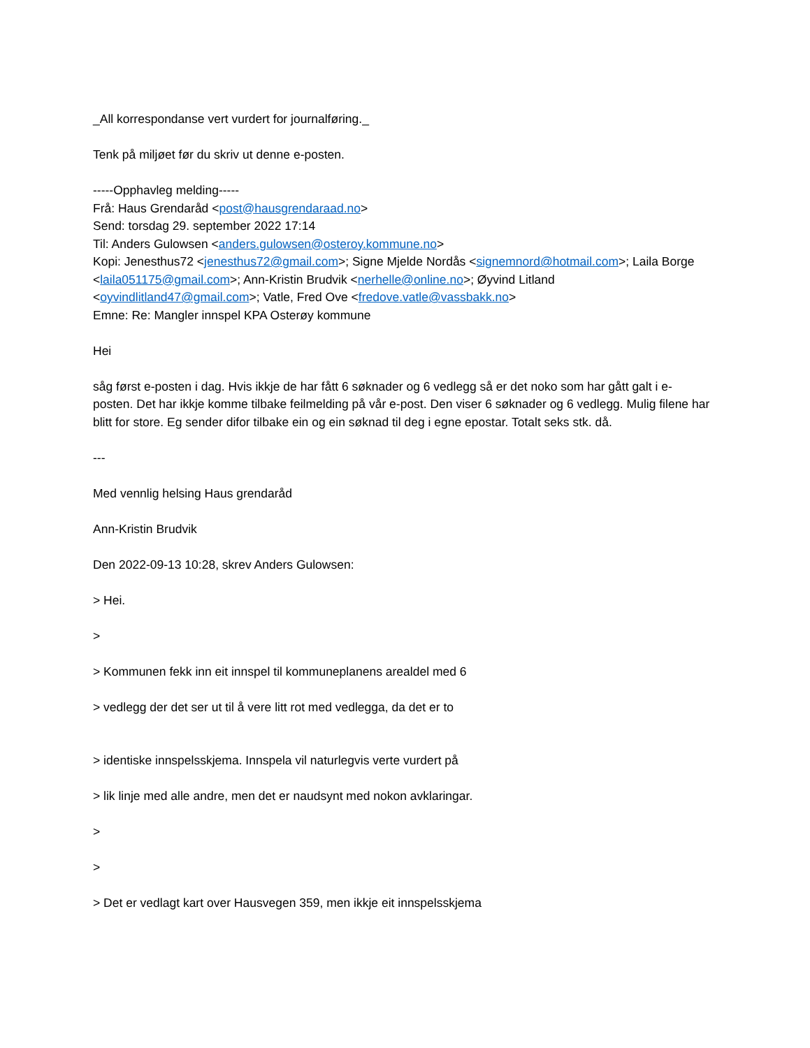_All korrespondanse vert vurdert for journalføring._
Tenk på miljøet før du skriv ut denne e-posten.
-----Opphavleg melding-----
Frå: Haus Grendaråd <post@hausgrendaraad.no>
Send: torsdag 29. september 2022 17:14
Til: Anders Gulowsen <anders.gulowsen@osteroy.kommune.no>
Kopi: Jenesthus72 <jenesthus72@gmail.com>; Signe Mjelde Nordås <signemnord@hotmail.com>; Laila Borge <laila051175@gmail.com>; Ann-Kristin Brudvik <nerhelle@online.no>; Øyvind Litland <oyvindlitland47@gmail.com>; Vatle, Fred Ove <fredove.vatle@vassbakk.no>
Emne: Re: Mangler innspel KPA Osterøy kommune
Hei
såg først e-posten i dag. Hvis ikkje de har fått 6 søknader og 6 vedlegg så er det noko som har gått galt i e-posten. Det har ikkje komme tilbake feilmelding på vår e-post. Den viser 6 søknader og 6 vedlegg. Mulig filene har blitt for store. Eg sender difor tilbake ein og ein søknad til deg i egne epostar. Totalt seks stk. då.
---
Med vennlig helsing Haus grendaråd
Ann-Kristin Brudvik
Den 2022-09-13 10:28, skrev Anders Gulowsen:
> Hei.
>
> Kommunen fekk inn eit innspel til kommuneplanens arealdel med 6
> vedlegg der det ser ut til å vere litt rot med vedlegga, da det er to
> identiske innspelsskjema. Innspela vil naturlegvis verte vurdert på
> lik linje med alle andre, men det er naudsynt med nokon avklaringar.
>
>
> Det er vedlagt kart over Hausvegen 359, men ikkje eit innspelsskjema